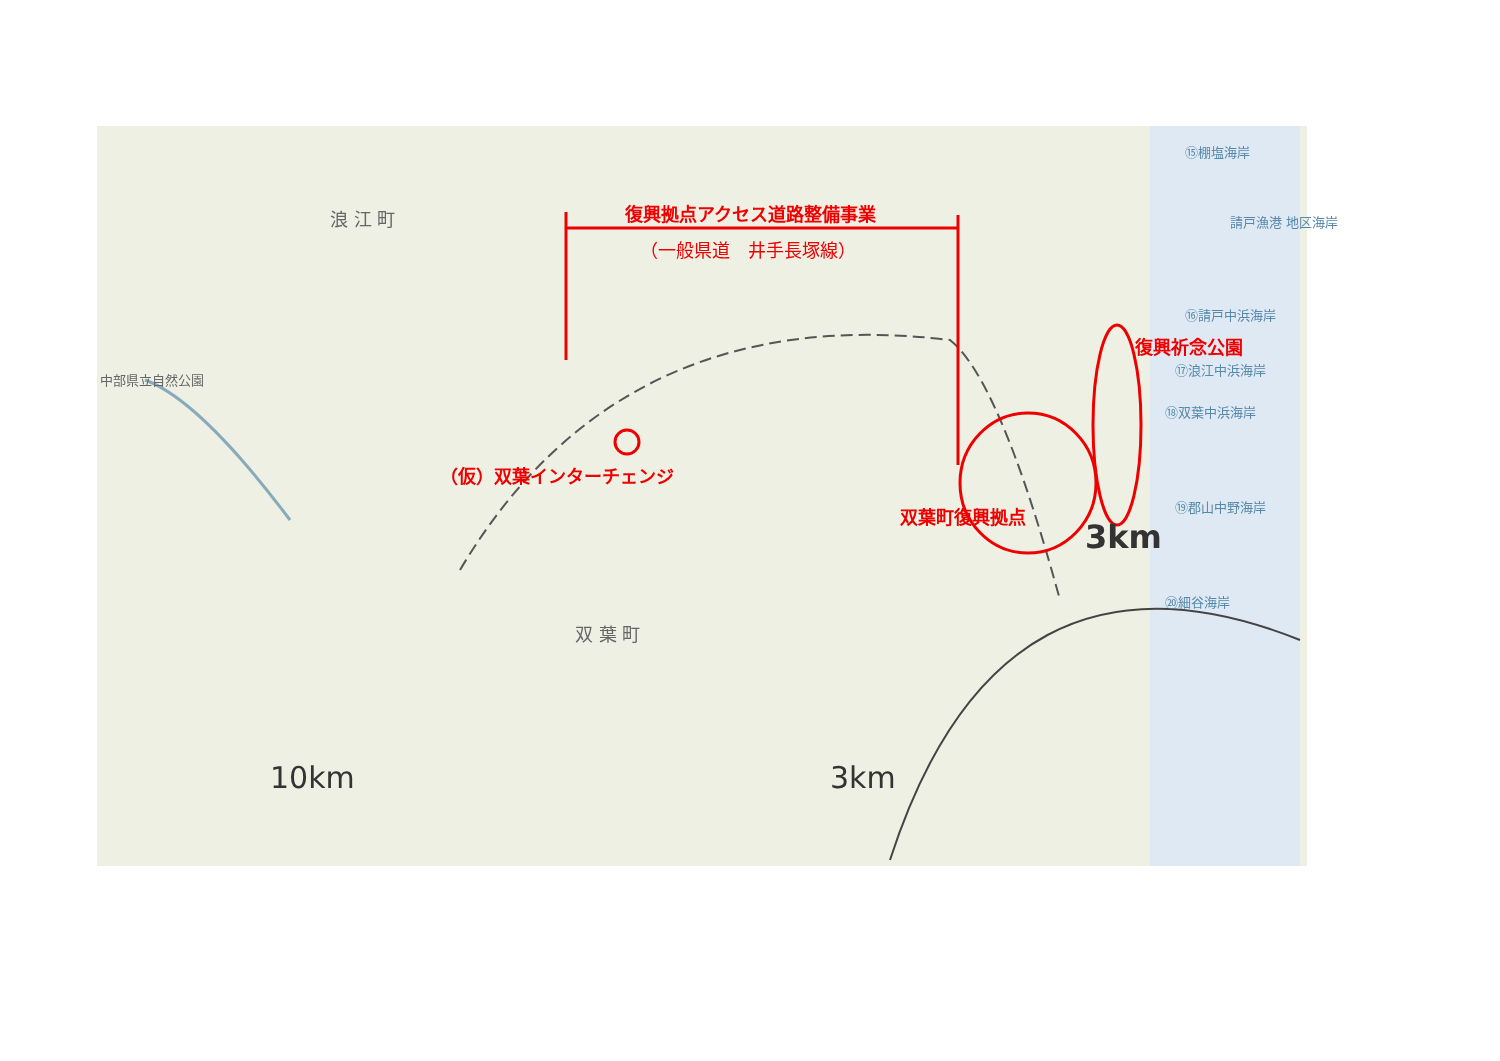浪 江 町
双 葉 町
中部県立自然公園
⑮棚塩海岸
請戸漁港 地区海岸
⑯請戸中浜海岸
⑰浪江中浜海岸
⑱双葉中浜海岸
⑲郡山中野海岸
⑳細谷海岸
3km
10km 3km
復興拠点アクセス道路整備事業
（一般県道　井手長塚線）
復興祈念公園
（仮）双葉インターチェンジ
双葉町復興拠点